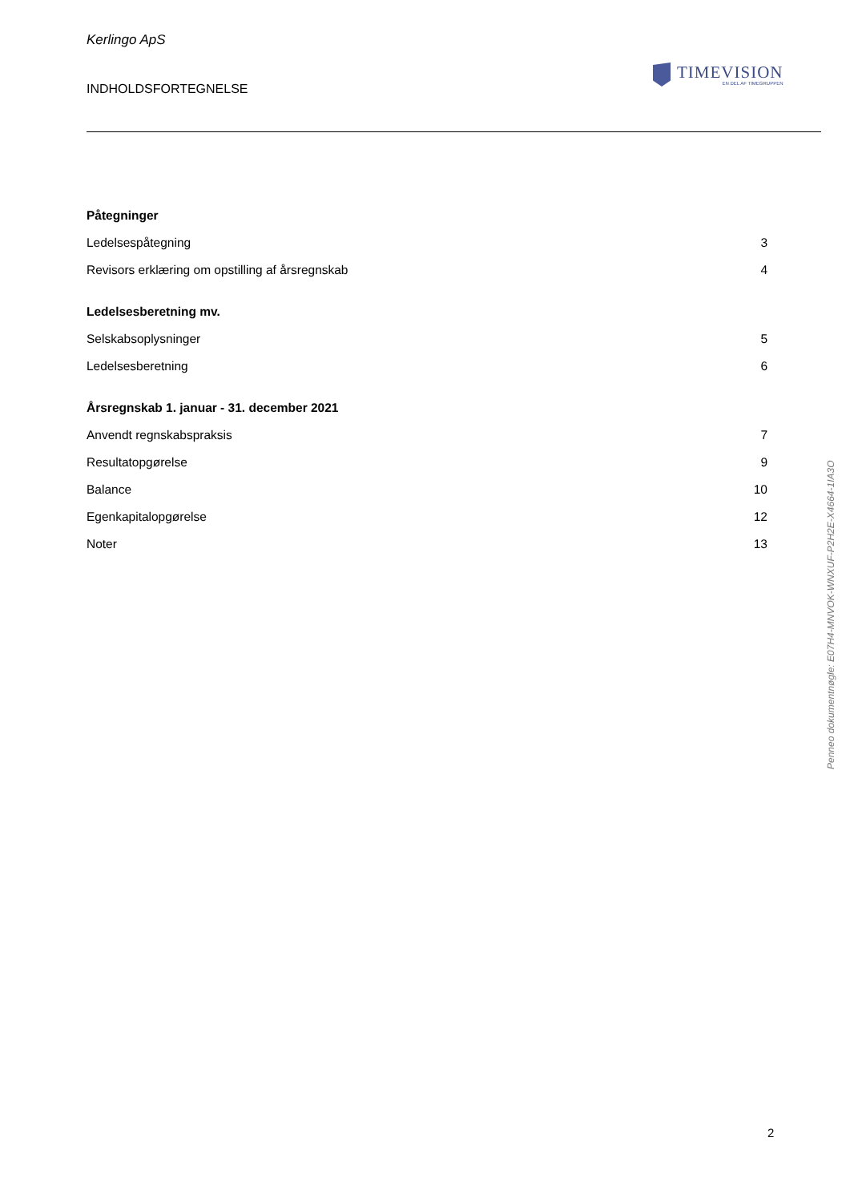Kerlingo ApS
TIMEVISION
EN DEL AF TIMEGRUPPEN
INDHOLDSFORTEGNELSE
Påtegninger
Ledelsespåtegning 3
Revisors erklæring om opstilling af årsregnskab 4
Ledelsesberetning mv.
Selskabsoplysninger 5
Ledelsesberetning 6
Årsregnskab 1. januar - 31. december 2021
Anvendt regnskabspraksis 7
Resultatopgørelse 9
Balance 10
Egenkapitalopgørelse 12
Noter 13
Penneo dokumentnøgle: E07H4-MNVOK-WNXUF-P2H2E-X4664-1IA3O
2